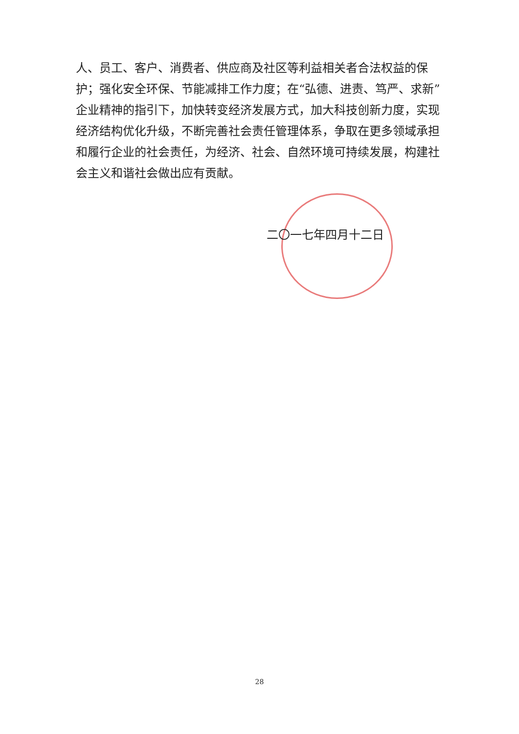人、员工、客户、消费者、供应商及社区等利益相关者合法权益的保护；强化安全环保、节能减排工作力度；在“弘德、进责、笃严、求新”企业精神的指引下，加快转变经济发展方式，加大科技创新力度，实现经济结构优化升级，不断完善社会责任管理体系，争取在更多领域承担和履行企业的社会责任，为经济、社会、自然环境可持续发展，构建社会主义和谐社会做出应有贡献。
二〇一七年四月十二日
28